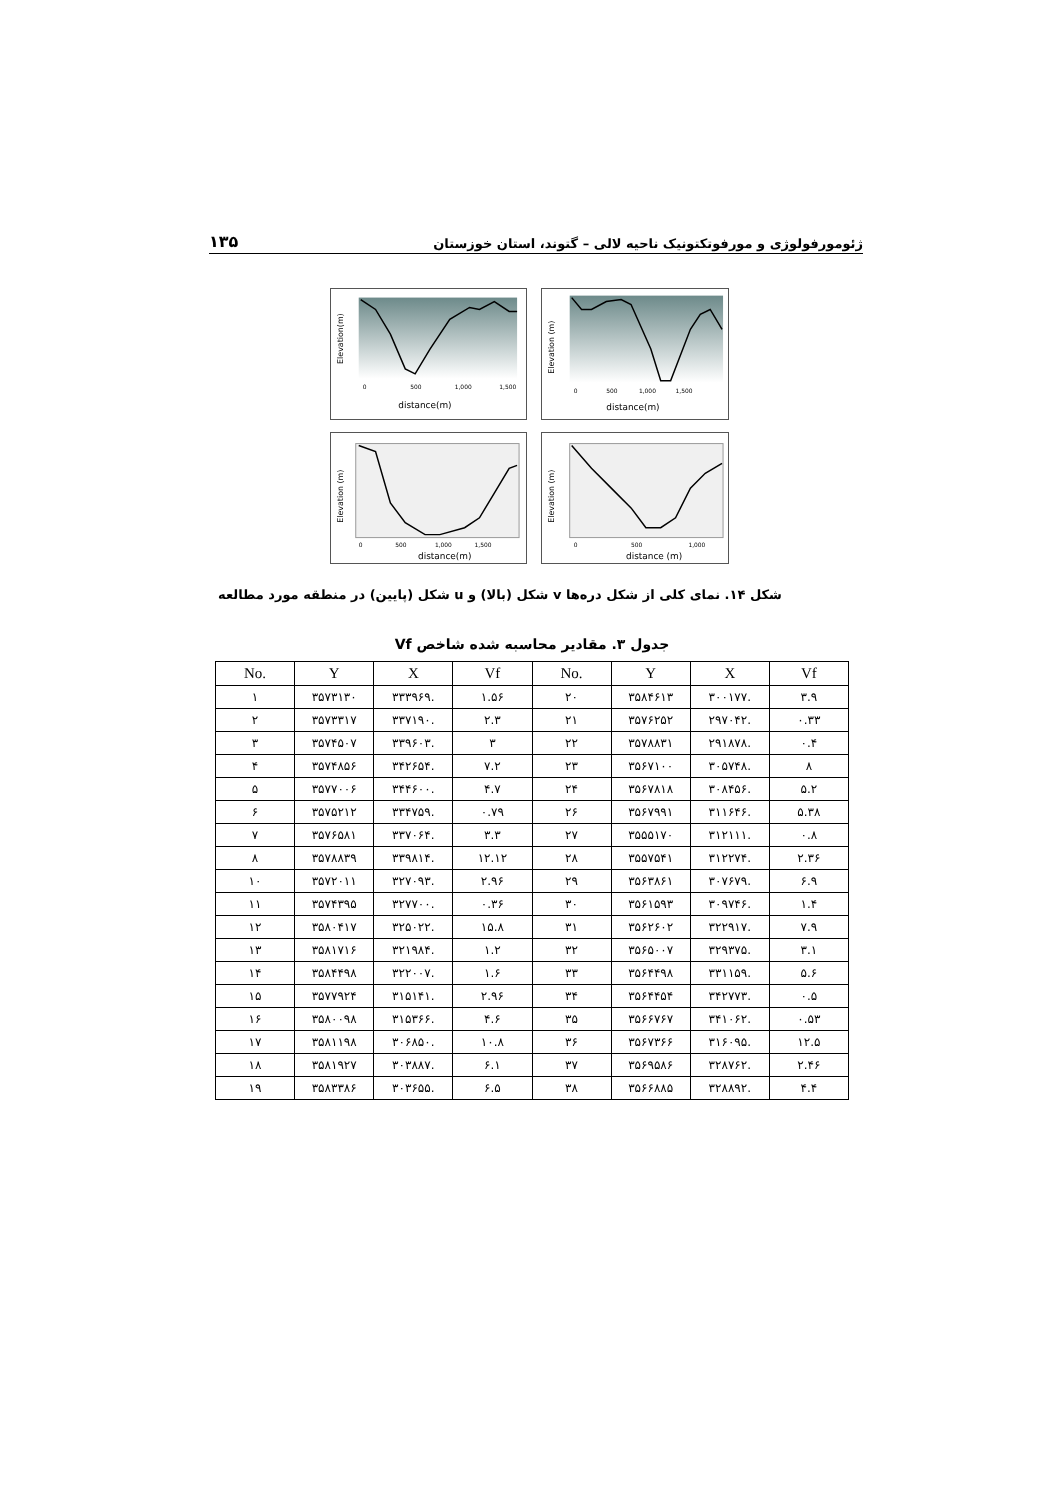ژئومورفولوژی و مورفوتکتونیک ناحیه لالی – گتوند، استان خوزستان ۱۳۵
Elevation(m)
0
500
1,000
1,500
distance(m)
Elevation (m)
0
500
1,000
1,500
distance(m)
Elevation (m)
0
500
1,000
1,500
distance(m)
Elevation (m)
0
500
1,000
distance (m)
شکل ۱۴. نمای کلی از شکل دره‌ها v شکل (بالا) و u شکل (پایین) در منطقه مورد مطالعه
جدول ۳. مقادیر محاسبه شده شاخص Vf
| No. | Y | X | Vf | No. | Y | X | Vf |
| --- | --- | --- | --- | --- | --- | --- | --- |
| ۱ | ۳۵۷۳۱۳۰ | ۳۳۳۹۶۹. | ۱.۵۶ | ۲۰ | ۳۵۸۴۶۱۳ | ۳۰۰۱۷۷. | ۳.۹ |
| ۲ | ۳۵۷۳۳۱۷ | ۳۳۷۱۹۰. | ۲.۳ | ۲۱ | ۳۵۷۶۲۵۲ | ۲۹۷۰۴۲. | ۰.۳۳ |
| ۳ | ۳۵۷۴۵۰۷ | ۳۳۹۶۰۳. | ۳ | ۲۲ | ۳۵۷۸۸۳۱ | ۲۹۱۸۷۸. | ۰.۴ |
| ۴ | ۳۵۷۴۸۵۶ | ۳۴۲۶۵۴. | ۷.۲ | ۲۳ | ۳۵۶۷۱۰۰ | ۳۰۵۷۴۸. | ۸ |
| ۵ | ۳۵۷۷۰۰۶ | ۳۴۴۶۰۰. | ۴.۷ | ۲۴ | ۳۵۶۷۸۱۸ | ۳۰۸۴۵۶. | ۵.۲ |
| ۶ | ۳۵۷۵۲۱۲ | ۳۳۴۷۵۹. | ۰.۷۹ | ۲۶ | ۳۵۶۷۹۹۱ | ۳۱۱۶۴۶. | ۵.۳۸ |
| ۷ | ۳۵۷۶۵۸۱ | ۳۳۷۰۶۴. | ۳.۳ | ۲۷ | ۳۵۵۵۱۷۰ | ۳۱۲۱۱۱. | ۰.۸ |
| ۸ | ۳۵۷۸۸۳۹ | ۳۳۹۸۱۴. | ۱۲.۱۲ | ۲۸ | ۳۵۵۷۵۴۱ | ۳۱۲۲۷۴. | ۲.۳۶ |
| ۱۰ | ۳۵۷۲۰۱۱ | ۳۲۷۰۹۳. | ۲.۹۶ | ۲۹ | ۳۵۶۳۸۶۱ | ۳۰۷۶۷۹. | ۶.۹ |
| ۱۱ | ۳۵۷۴۳۹۵ | ۳۲۷۷۰۰. | ۰.۳۶ | ۳۰ | ۳۵۶۱۵۹۳ | ۳۰۹۷۴۶. | ۱.۴ |
| ۱۲ | ۳۵۸۰۴۱۷ | ۳۲۵۰۲۲. | ۱۵.۸ | ۳۱ | ۳۵۶۲۶۰۲ | ۳۲۲۹۱۷. | ۷.۹ |
| ۱۳ | ۳۵۸۱۷۱۶ | ۳۲۱۹۸۴. | ۱.۲ | ۳۲ | ۳۵۶۵۰۰۷ | ۳۲۹۳۷۵. | ۳.۱ |
| ۱۴ | ۳۵۸۴۴۹۸ | ۳۲۲۰۰۷. | ۱.۶ | ۳۳ | ۳۵۶۴۴۹۸ | ۳۳۱۱۵۹. | ۵.۶ |
| ۱۵ | ۳۵۷۷۹۲۴ | ۳۱۵۱۴۱. | ۲.۹۶ | ۳۴ | ۳۵۶۴۴۵۴ | ۳۴۲۷۷۳. | ۰.۵ |
| ۱۶ | ۳۵۸۰۰۹۸ | ۳۱۵۳۶۶. | ۴.۶ | ۳۵ | ۳۵۶۶۷۶۷ | ۳۴۱۰۶۲. | ۰.۵۳ |
| ۱۷ | ۳۵۸۱۱۹۸ | ۳۰۶۸۵۰. | ۱۰.۸ | ۳۶ | ۳۵۶۷۳۶۶ | ۳۱۶۰۹۵. | ۱۲.۵ |
| ۱۸ | ۳۵۸۱۹۲۷ | ۳۰۳۸۸۷. | ۶.۱ | ۳۷ | ۳۵۶۹۵۸۶ | ۳۲۸۷۶۲. | ۲.۴۶ |
| ۱۹ | ۳۵۸۳۳۸۶ | ۳۰۳۶۵۵. | ۶.۵ | ۳۸ | ۳۵۶۶۸۸۵ | ۳۲۸۸۹۲. | ۴.۴ |